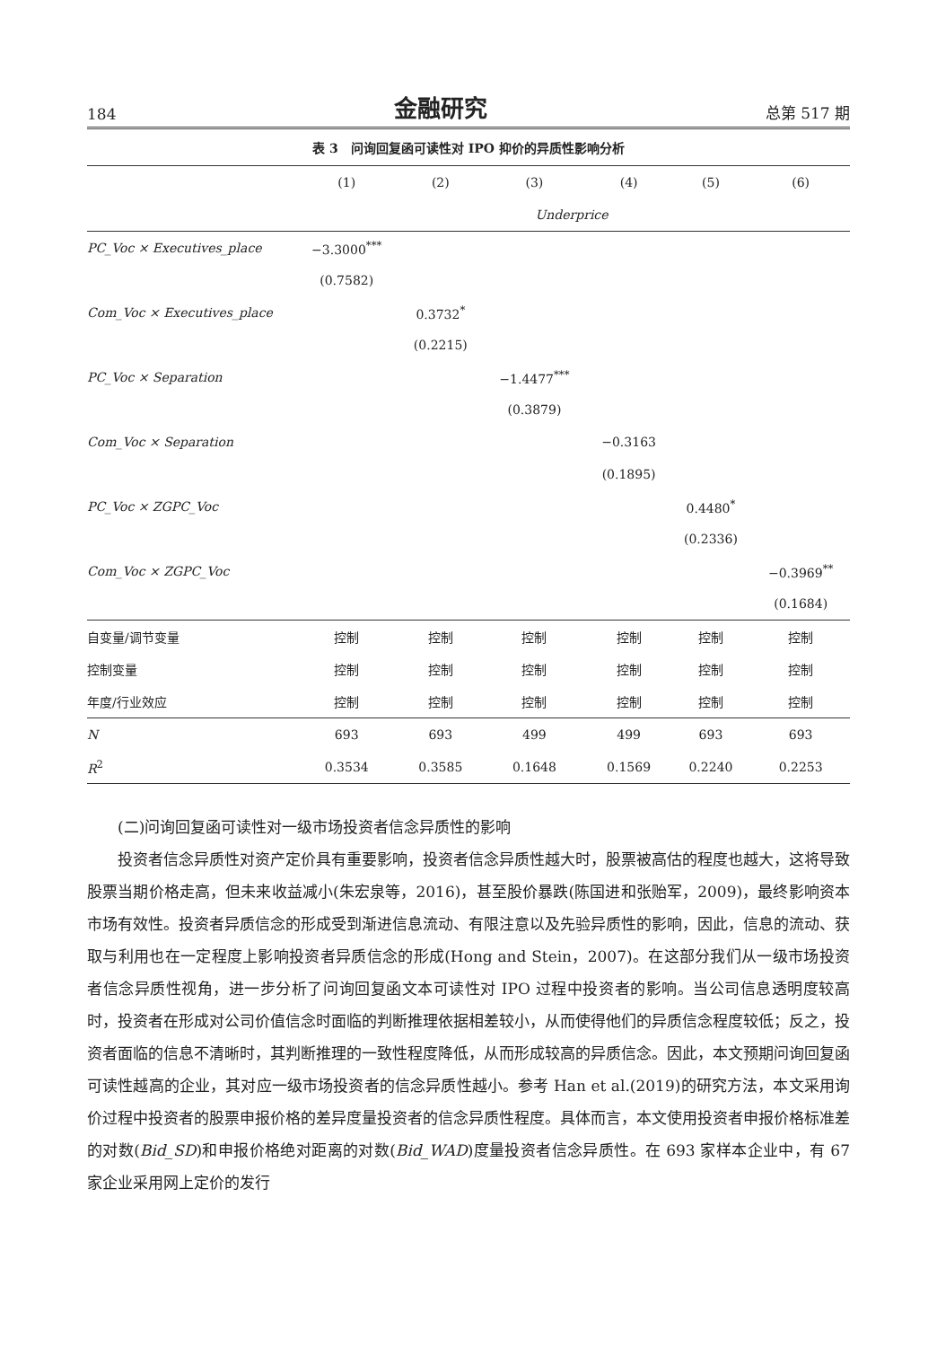184 金融研究 总第 517 期
表 3　问询回复函可读性对 IPO 抑价的异质性影响分析
| | (1) | (2) | (3) | (4) | (5) | (6) |
| --- | --- | --- | --- | --- | --- | --- |
| | Underprice | | | | | |
| PC_Voc × Executives_place | −3.3000<sup>***</sup> | | | | | |
| | (0.7582) | | | | | |
| Com_Voc × Executives_place | | 0.3732<sup>*</sup> | | | | |
| | | (0.2215) | | | | |
| PC_Voc × Separation | | | −1.4477<sup>***</sup> | | | |
| | | | (0.3879) | | | |
| Com_Voc × Separation | | | | −0.3163 | | |
| | | | | (0.1895) | | |
| PC_Voc × ZGPC_Voc | | | | | 0.4480<sup>*</sup> | |
| | | | | | (0.2336) | |
| Com_Voc × ZGPC_Voc | | | | | | −0.3969<sup>**</sup> |
| | | | | | | (0.1684) |
| 自变量/调节变量 | 控制 | 控制 | 控制 | 控制 | 控制 | 控制 |
| 控制变量 | 控制 | 控制 | 控制 | 控制 | 控制 | 控制 |
| 年度/行业效应 | 控制 | 控制 | 控制 | 控制 | 控制 | 控制 |
| N | 693 | 693 | 499 | 499 | 693 | 693 |
| R<sup>2</sup> | 0.3534 | 0.3585 | 0.1648 | 0.1569 | 0.2240 | 0.2253 |
(二)问询回复函可读性对一级市场投资者信念异质性的影响
投资者信念异质性对资产定价具有重要影响，投资者信念异质性越大时，股票被高估的程度也越大，这将导致股票当期价格走高，但未来收益减小(朱宏泉等，2016)，甚至股价暴跌(陈国进和张贻军，2009)，最终影响资本市场有效性。投资者异质信念的形成受到渐进信息流动、有限注意以及先验异质性的影响，因此，信息的流动、获取与利用也在一定程度上影响投资者异质信念的形成(Hong and Stein，2007)。在这部分我们从一级市场投资者信念异质性视角，进一步分析了问询回复函文本可读性对 IPO 过程中投资者的影响。当公司信息透明度较高时，投资者在形成对公司价值信念时面临的判断推理依据相差较小，从而使得他们的异质信念程度较低；反之，投资者面临的信息不清晰时，其判断推理的一致性程度降低，从而形成较高的异质信念。因此，本文预期问询回复函可读性越高的企业，其对应一级市场投资者的信念异质性越小。参考 Han et al.(2019)的研究方法，本文采用询价过程中投资者的股票申报价格的差异度量投资者的信念异质性程度。具体而言，本文使用投资者申报价格标准差的对数(Bid_SD)和申报价格绝对距离的对数(Bid_WAD)度量投资者信念异质性。在 693 家样本企业中，有 67 家企业采用网上定价的发行